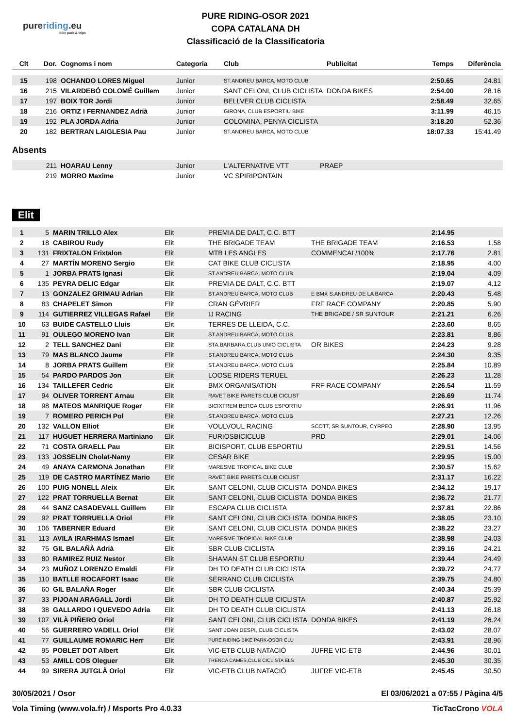pureriding.eu
bike park & trips
PURE RIDING-OSOR 2021
COPA CATALANA DH
Classificació de la Classificatoria
| Clt | Dor. | Cognoms i nom | Categoria | Club | Publicitat | Temps | Diferència |
| --- | --- | --- | --- | --- | --- | --- | --- |
| 15 | 198 | OCHANDO LORES Miguel | Junior | ST.ANDREU BARCA, MOTO CLUB | | 2:50.65 | 24.81 |
| 16 | 215 | VILARDEBÓ COLOMÉ Guillem | Junior | SANT CELONI, CLUB CICLISTA | DONDA BIKES | 2:54.00 | 28.16 |
| 17 | 197 | BOIX TOR Jordi | Junior | BELLVER CLUB CICLISTA | | 2:58.49 | 32.65 |
| 18 | 216 | ORTIZ I FERNANDEZ Adrià | Junior | GIRONA, CLUB ESPORTIU BIKE | | 3:11.99 | 46.15 |
| 19 | 192 | PLA JORDA Adria | Junior | COLOMINA, PENYA CICLISTA | | 3:18.20 | 52.36 |
| 20 | 182 | BERTRAN LAIGLESIA Pau | Junior | ST.ANDREU BARCA, MOTO CLUB | | 18:07.33 | 15:41.49 |
Absents
| | 211 | HOARAU Lenny | Junior | L'ALTERNATIVE VTT | PRAEP |
| | 219 | MORRO Maxime | Junior | VC SPIRIPONTAIN | |
Elit
| 1 | 5 | MARIN TRILLO Alex | Elit | PREMIA DE DALT, C.C. BTT | | 2:14.95 | |
| 2 | 18 | CABIROU Rudy | Elit | THE BRIGADE TEAM | THE BRIGADE TEAM | 2:16.53 | 1.58 |
| 3 | 131 | FRIXTALON Frixtalon | Elit | MTB LES ANGLES | COMMENCAL/100% | 2:17.76 | 2.81 |
| 4 | 27 | MARTÍN MORENO Sergio | Elit | CAT BIKE CLUB CICLISTA | | 2:18.95 | 4.00 |
| 5 | 1 | JORBA PRATS Ignasi | Elit | ST.ANDREU BARCA, MOTO CLUB | | 2:19.04 | 4.09 |
| 6 | 135 | PEYRA DELIC Edgar | Elit | PREMIA DE DALT, C.C. BTT | | 2:19.07 | 4.12 |
| 7 | 13 | GONZALEZ GRIMAU Adrian | Elit | ST.ANDREU BARCA, MOTO CLUB | E BMX S.ANDREU DE LA BARCA | 2:20.43 | 5.48 |
| 8 | 83 | CHAPELET Simon | Elit | CRAN GÉVRIER | FRF RACE COMPANY | 2:20.85 | 5.90 |
| 9 | 114 | GUTIERREZ VILLEGAS Rafael | Elit | IJ RACING | THE BRIGADE / SR SUNTOUR | 2:21.21 | 6.26 |
| 10 | 63 | BUIDE CASTELLO Lluis | Elit | TERRES DE LLEIDA, C.C. | | 2:23.60 | 8.65 |
| 11 | 91 | OULEGO MORENO Ivan | Elit | ST.ANDREU BARCA, MOTO CLUB | | 2:23.81 | 8.86 |
| 12 | 2 | TELL SANCHEZ Dani | Elit | STA.BARBARA,CLUB UNIO CICLISTA | OR BIKES | 2:24.23 | 9.28 |
| 13 | 79 | MAS BLANCO Jaume | Elit | ST.ANDREU BARCA, MOTO CLUB | | 2:24.30 | 9.35 |
| 14 | 8 | JORBA PRATS Guillem | Elit | ST.ANDREU BARCA, MOTO CLUB | | 2:25.84 | 10.89 |
| 15 | 54 | PARDO PARDOS Jon | Elit | LOOSE RIDERS TERUEL | | 2:26.23 | 11.28 |
| 16 | 134 | TAILLEFER Cedric | Elit | BMX ORGANISATION | FRF RACE COMPANY | 2:26.54 | 11.59 |
| 17 | 94 | OLIVER TORRENT Arnau | Elit | RAVET BIKE PARETS CLUB CICLIST | | 2:26.69 | 11.74 |
| 18 | 98 | MATEOS MANRIQUE Roger | Elit | BICIXTREM BERGA CLUB ESPORTIU | | 2:26.91 | 11.96 |
| 19 | 7 | ROMERO PERICH Pol | Elit | ST.ANDREU BARCA, MOTO CLUB | | 2:27.21 | 12.26 |
| 20 | 132 | VALLON Elliot | Elit | VOULVOUL RACING | SCOTT, SR SUNTOUR, CYRPEO | 2:28.90 | 13.95 |
| 21 | 117 | HUGUET HERRERA Martiniano | Elit | FURIOSBICICLUB | PRD | 2:29.01 | 14.06 |
| 22 | 71 | COSTA GRAELL Pau | Elit | BICISPORT, CLUB ESPORTIU | | 2:29.51 | 14.56 |
| 23 | 133 | JOSSELIN Cholat-Namy | Elit | CESAR BIKE | | 2:29.95 | 15.00 |
| 24 | 49 | ANAYA CARMONA Jonathan | Elit | MARESME TROPICAL BIKE CLUB | | 2:30.57 | 15.62 |
| 25 | 119 | DE CASTRO MARTÍNEZ Mario | Elit | RAVET BIKE PARETS CLUB CICLIST | | 2:31.17 | 16.22 |
| 26 | 100 | PUIG NONELL Aleix | Elit | SANT CELONI, CLUB CICLISTA | DONDA BIKES | 2:34.12 | 19.17 |
| 27 | 122 | PRAT TORRUELLA Bernat | Elit | SANT CELONI, CLUB CICLISTA | DONDA BIKES | 2:36.72 | 21.77 |
| 28 | 44 | SANZ CASADEVALL Guillem | Elit | ESCAPA CLUB CICLISTA | | 2:37.81 | 22.86 |
| 29 | 92 | PRAT TORRUELLA Oriol | Elit | SANT CELONI, CLUB CICLISTA | DONDA BIKES | 2:38.05 | 23.10 |
| 30 | 106 | TABERNER Eduard | Elit | SANT CELONI, CLUB CICLISTA | DONDA BIKES | 2:38.22 | 23.27 |
| 31 | 113 | AVILA IRARHMAS Ismael | Elit | MARESME TROPICAL BIKE CLUB | | 2:38.98 | 24.03 |
| 32 | 75 | GIL BALAÑÀ Adrià | Elit | SBR CLUB CICLISTA | | 2:39.16 | 24.21 |
| 33 | 80 | RAMIREZ RUIZ Nestor | Elit | SHAMAN ST CLUB ESPORTIU | | 2:39.44 | 24.49 |
| 34 | 23 | MUÑOZ LORENZO Emaldi | Elit | DH TO DEATH CLUB CICLISTA | | 2:39.72 | 24.77 |
| 35 | 110 | BATLLE ROCAFORT Isaac | Elit | SERRANO CLUB CICLISTA | | 2:39.75 | 24.80 |
| 36 | 60 | GIL BALAÑA Roger | Elit | SBR CLUB CICLISTA | | 2:40.34 | 25.39 |
| 37 | 33 | PIJOAN ARAGALL Jordi | Elit | DH TO DEATH CLUB CICLISTA | | 2:40.87 | 25.92 |
| 38 | 38 | GALLARDO I QUEVEDO Adria | Elit | DH TO DEATH CLUB CICLISTA | | 2:41.13 | 26.18 |
| 39 | 107 | VILÀ PIÑERO Oriol | Elit | SANT CELONI, CLUB CICLISTA | DONDA BIKES | 2:41.19 | 26.24 |
| 40 | 56 | GUERRERO VADELL Oriol | Elit | SANT JOAN DESPI, CLUB CICLISTA | | 2:43.02 | 28.07 |
| 41 | 77 | GUILLAUME ROMARIC Herr | Elit | PURE RIDING BIKE PARK-OSOR CLU | | 2:43.91 | 28.96 |
| 42 | 95 | POBLET DOT Albert | Elit | VIC-ETB CLUB NATACIÓ | JUFRE VIC-ETB | 2:44.96 | 30.01 |
| 43 | 53 | AMILL COS Oleguer | Elit | TRENCA CAMES,CLUB CICLISTA ELS | | 2:45.30 | 30.35 |
| 44 | 99 | SIRERA JUTGLÀ Oriol | Elit | VIC-ETB CLUB NATACIÓ | JUFRE VIC-ETB | 2:45.45 | 30.50 |
30/05/2021 / Osor El 03/06/2021 a 07:55 / Pàgina 4/5
Vola Timing (www.vola.fr) / Msports Pro 4.0.33 TicTacCrono VOLA